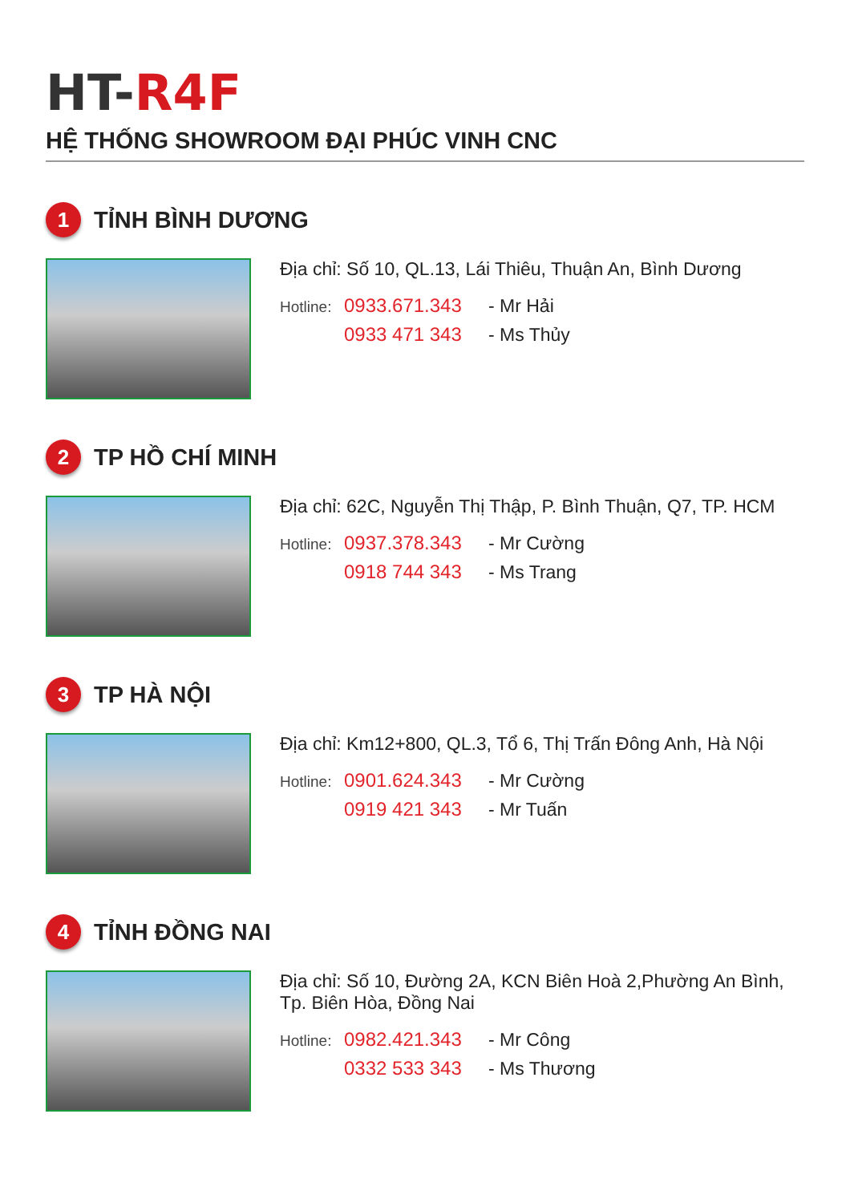HT-R4F
HỆ THỐNG SHOWROOM ĐẠI PHÚC VINH CNC
1
TỈNH BÌNH DƯƠNG
Địa chỉ: Số 10, QL.13, Lái Thiêu, Thuận An, Bình Dương
Hotline: 0933.671.343 - Mr Hải 0933 471 343 - Ms Thủy
2
TP HỒ CHÍ MINH
Địa chỉ: 62C, Nguyễn Thị Thập, P. Bình Thuận, Q7, TP. HCM
Hotline: 0937.378.343 - Mr Cường 0918 744 343 - Ms Trang
3
TP HÀ NỘI
Địa chỉ: Km12+800, QL.3, Tổ 6, Thị Trấn Đông Anh, Hà Nội
Hotline: 0901.624.343 - Mr Cường 0919 421 343 - Mr Tuấn
4
TỈNH ĐỒNG NAI
Địa chỉ: Số 10, Đường 2A, KCN Biên Hoà 2,Phường An Bình, Tp. Biên Hòa, Đồng Nai
Hotline: 0982.421.343 - Mr Công 0332 533 343 - Ms Thương